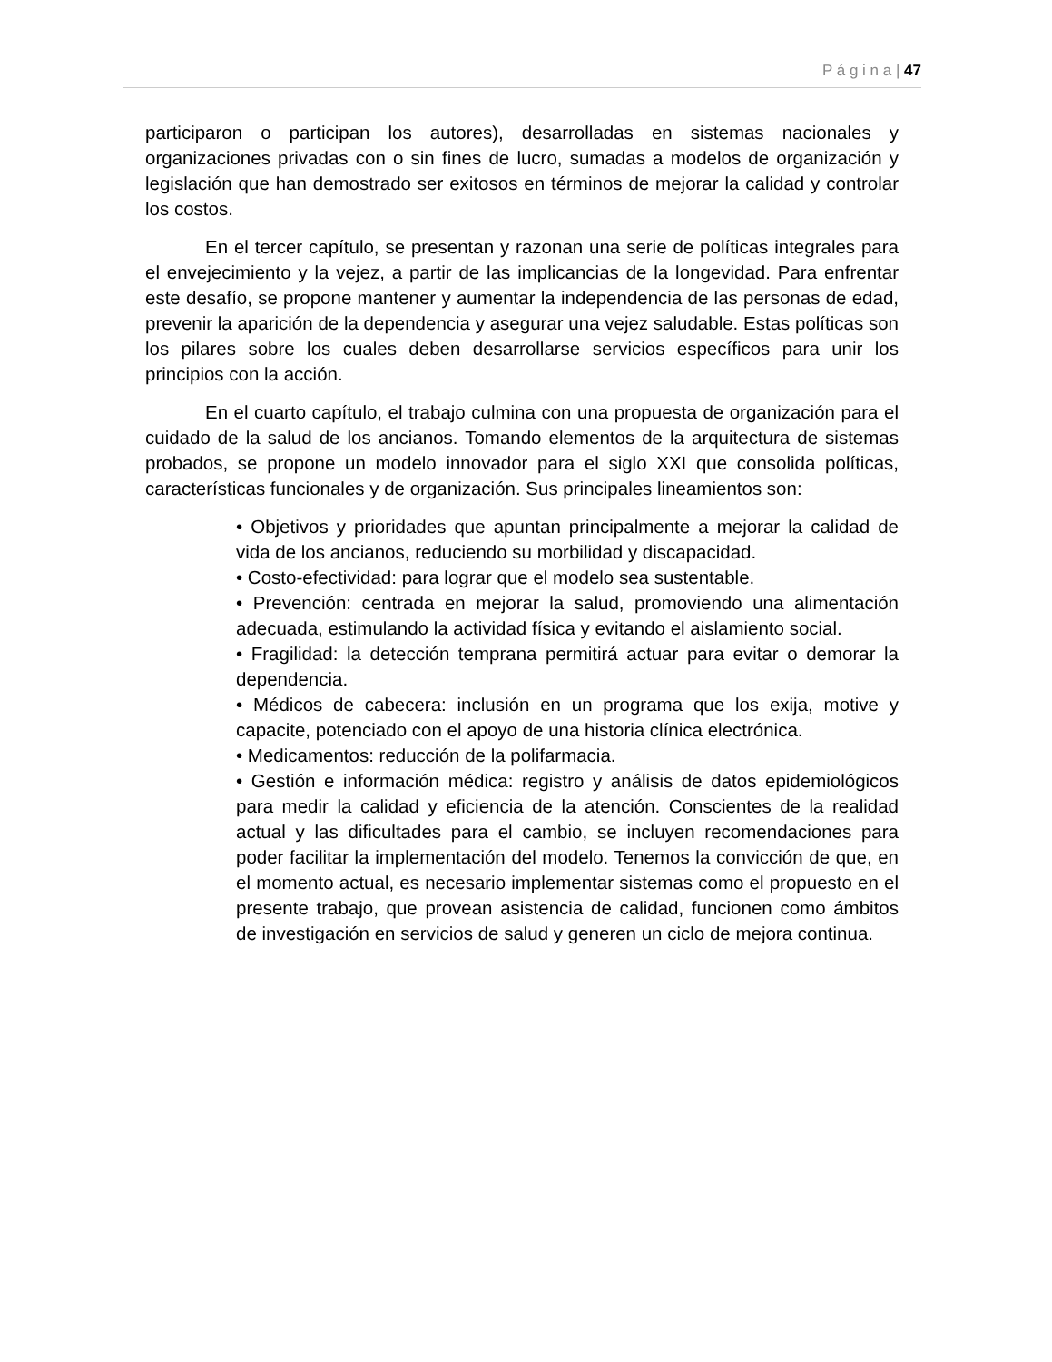P á g i n a | 47
participaron o participan los autores), desarrolladas en sistemas nacionales y organizaciones privadas con o sin fines de lucro, sumadas a modelos de organización y legislación que han demostrado ser exitosos en términos de mejorar la calidad y controlar los costos.
En el tercer capítulo, se presentan y razonan una serie de políticas integrales para el envejecimiento y la vejez, a partir de las implicancias de la longevidad. Para enfrentar este desafío, se propone mantener y aumentar la independencia de las personas de edad, prevenir la aparición de la dependencia y asegurar una vejez saludable. Estas políticas son los pilares sobre los cuales deben desarrollarse servicios específicos para unir los principios con la acción.
En el cuarto capítulo, el trabajo culmina con una propuesta de organización para el cuidado de la salud de los ancianos. Tomando elementos de la arquitectura de sistemas probados, se propone un modelo innovador para el siglo XXI que consolida políticas, características funcionales y de organización. Sus principales lineamientos son:
• Objetivos y prioridades que apuntan principalmente a mejorar la calidad de vida de los ancianos, reduciendo su morbilidad y discapacidad.
• Costo-efectividad: para lograr que el modelo sea sustentable.
• Prevención: centrada en mejorar la salud, promoviendo una alimentación adecuada, estimulando la actividad física y evitando el aislamiento social.
• Fragilidad: la detección temprana permitirá actuar para evitar o demorar la dependencia.
• Médicos de cabecera: inclusión en un programa que los exija, motive y capacite, potenciado con el apoyo de una historia clínica electrónica.
• Medicamentos: reducción de la polifarmacia.
• Gestión e información médica: registro y análisis de datos epidemiológicos para medir la calidad y eficiencia de la atención. Conscientes de la realidad actual y las dificultades para el cambio, se incluyen recomendaciones para poder facilitar la implementación del modelo. Tenemos la convicción de que, en el momento actual, es necesario implementar sistemas como el propuesto en el presente trabajo, que provean asistencia de calidad, funcionen como ámbitos de investigación en servicios de salud y generen un ciclo de mejora continua.